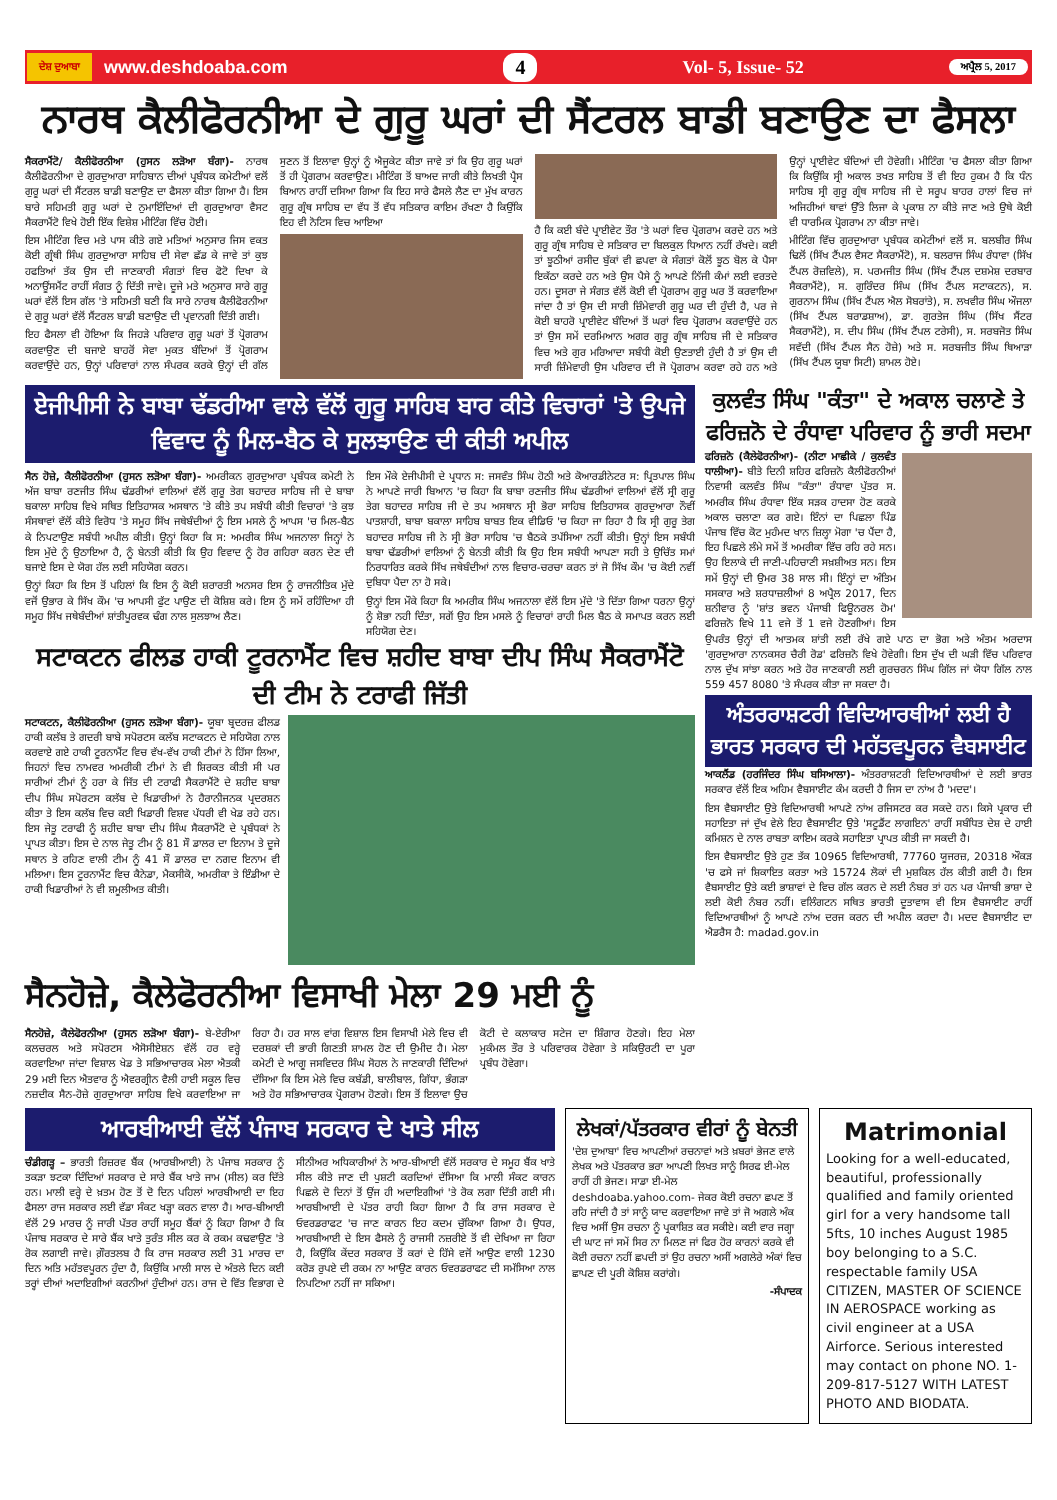ਦੇਸ਼ ਦੁਆਬਾ
www.deshdoaba.com 4 Vol- 5, Issue- 52
ਅਪ੍ਰੈਲ 5, 2017
ਨਾਰਥ ਕੈਲੀਫੋਰਨੀਆ ਦੇ ਗੁਰੂ ਘਰਾਂ ਦੀ ਸੈਂਟਰਲ ਬਾਡੀ ਬਣਾਉਣ ਦਾ ਫੈਸਲਾ
ਸੈਕਰਾਮੈਂਟੋ/ ਕੈਲੀਫੋਰਨੀਆ (ਹੁਸਨ ਲੜੋਆ ਬੰਗਾ)- ਨਾਰਥ ਕੈਲੀਫੋਰਨੀਆ ਦੇ ਗੁਰਦੁਆਰਾ ਸਾਹਿਬਾਨ ਦੀਆਂ ਪ੍ਰਬੰਧਕ ਕਮੇਟੀਆਂ ਵਲੋਂ ਗੁਰੂ ਘਰਾਂ ਦੀ ਸੈਂਟਰਲ ਬਾਡੀ ਬਣਾਉਣ ਦਾ ਫੈਸਲਾ ਕੀਤਾ ਗਿਆ ਹੈ। ਇਸ ਬਾਰੇ ਸਹਿਮਤੀ ਗੁਰੂ ਘਰਾਂ ਦੇ ਨੁਮਾਇੰਦਿਆਂ ਦੀ ਗੁਰਦੁਆਰਾ ਵੈਸਟ ਸੈਕਰਾਮੈਂਟੋ ਵਿਖੇ ਹੋਈ ਇੱਕ ਵਿਸ਼ੇਸ਼ ਮੀਟਿੰਗ ਵਿੱਚ ਹੋਈ।
ਇਸ ਮੀਟਿੰਗ ਵਿਚ ਮਤੇ ਪਾਸ ਕੀਤੇ ਗਏ ਮਤਿਆਂ ਅਨੁਸਾਰ ਜਿਸ ਵਕਤ ਕੋਈ ਗ੍ਰੰਥੀ ਸਿੰਘ ਗੁਰਦੁਆਰਾ ਸਾਹਿਬ ਦੀ ਸੇਵਾ ਛੱਡ ਕੇ ਜਾਵੇ ਤਾਂ ਕੁਝ ਹਫਤਿਆਂ ਤੱਕ ਉਸ ਦੀ ਜਾਣਕਾਰੀ ਸੰਗਤਾਂ ਵਿਚ ਫੋਟੋ ਦਿਖਾ ਕੇ ਅਨਾਊਂਸਮੈਂਟ ਰਾਹੀਂ ਸੰਗਤ ਨੂੰ ਦਿੱਤੀ ਜਾਵੇ। ਦੂਜੇ ਮਤੇ ਅਨੁਸਾਰ ਸਾਰੇ ਗੁਰੂ ਘਰਾਂ ਵੱਲੋਂ ਇਸ ਗੱਲ 'ਤੇ ਸਹਿਮਤੀ ਬਣੀ ਕਿ ਸਾਰੇ ਨਾਰਥ ਕੈਲੀਫੋਰਨੀਆ ਦੇ ਗੁਰੂ ਘਰਾਂ ਵੱਲੋਂ ਸੈਂਟਰਲ ਬਾਡੀ ਬਣਾਉਣ ਦੀ ਪ੍ਰਵਾਨਗੀ ਦਿੱਤੀ ਗਈ।
ਇਹ ਫੈਸਲਾ ਵੀ ਹੋਇਆ ਕਿ ਜਿਹੜੇ ਪਰਿਵਾਰ ਗੁਰੂ ਘਰਾਂ ਤੋਂ ਪ੍ਰੋਗਰਾਮ ਕਰਵਾਉਣ ਦੀ ਬਜਾਏ ਬਾਹਰੋਂ ਸੇਵਾ ਮੁਕਤ ਬੰਦਿਆਂ ਤੋਂ ਪ੍ਰੋਗਰਾਮ ਕਰਵਾਉਂਦੇ ਹਨ, ਉਨ੍ਹਾਂ ਪਰਿਵਾਰਾਂ ਨਾਲ ਸੰਪਰਕ ਕਰਕੇ ਉਨ੍ਹਾਂ ਦੀ ਗੱਲ ਸੁਣਨ ਤੋਂ ਇਲਾਵਾ ਉਨ੍ਹਾਂ ਨੂੰ ਐਜੂਕੇਟ ਕੀਤਾ ਜਾਵੇ ਤਾਂ ਕਿ ਉਹ ਗੁਰੂ ਘਰਾਂ ਤੋਂ ਹੀ ਪ੍ਰੋਗਰਾਮ ਕਰਵਾਉਣ। ਮੀਟਿੰਗ ਤੋਂ ਬਾਅਦ ਜਾਰੀ ਕੀਤੇ ਲਿਖਤੀ ਪ੍ਰੈਸ ਬਿਆਨ ਰਾਹੀਂ ਦਸਿਆ ਗਿਆ ਕਿ ਇਹ ਸਾਰੇ ਫੈਸਲੇ ਲੈਣ ਦਾ ਮੁੱਖ ਕਾਰਨ ਗੁਰੂ ਗ੍ਰੰਥ ਸਾਹਿਬ ਦਾ ਵੱਧ ਤੋਂ ਵੱਧ ਸਤਿਕਾਰ ਕਾਇਮ ਰੱਖਣਾ ਹੈ ਕਿਉਂਕਿ ਇਹ ਵੀ ਨੋਟਿਸ ਵਿਚ ਆਇਆ
ਹੈ ਕਿ ਕਈ ਬੰਦੇ ਪ੍ਰਾਈਵੇਟ ਤੌਰ 'ਤੇ ਘਰਾਂ ਵਿਚ ਪ੍ਰੋਗਰਾਮ ਕਰਦੇ ਹਨ ਅਤੇ ਗੁਰੂ ਗ੍ਰੰਥ ਸਾਹਿਬ ਦੇ ਸਤਿਕਾਰ ਦਾ ਬਿਲਕੁਲ ਧਿਆਨ ਨਹੀਂ ਰੱਖਦੇ। ਕਈ ਤਾਂ ਝੂਠੀਆਂ ਰਸੀਦ ਬੁੱਕਾਂ ਵੀ ਛਪਵਾ ਕੇ ਸੰਗਤਾਂ ਕੋਲੋਂ ਝੂਠ ਬੋਲ ਕੇ ਪੈਸਾ ਇਕੱਠਾ ਕਰਦੇ ਹਨ ਅਤੇ ਉਸ ਪੈਸੇ ਨੂੰ ਆਪਣੇ ਨਿੱਜੀ ਕੰਮਾਂ ਲਈ ਵਰਤਦੇ ਹਨ। ਦੂਸਰਾ ਜੇ ਸੰਗਤ ਵੱਲੋਂ ਕੋਈ ਵੀ ਪ੍ਰੋਗਰਾਮ ਗੁਰੂ ਘਰ ਤੋਂ ਕਰਵਾਇਆ ਜਾਂਦਾ ਹੈ ਤਾਂ ਉਸ ਦੀ ਸਾਰੀ ਜ਼ਿੰਮੇਵਾਰੀ ਗੁਰੂ ਘਰ ਦੀ ਹੁੰਦੀ ਹੈ, ਪਰ ਜੇ ਕੋਈ ਬਾਹਰੋ ਪ੍ਰਾਈਵੇਟ ਬੰਦਿਆਂ ਤੋਂ ਘਰਾਂ ਵਿਚ ਪ੍ਰੋਗਰਾਮ ਕਰਵਾਉਂਦੇ ਹਨ ਤਾਂ ਉਸ ਸਮੇਂ ਦਰਮਿਆਨ ਅਗਰ ਗੁਰੂ ਗ੍ਰੰਥ ਸਾਹਿਬ ਜੀ ਦੇ ਸਤਿਕਾਰ ਵਿਚ ਅਤੇ ਗੁਰ ਮਰਿਆਦਾ ਸਬੰਧੀ ਕੋਈ ਉਣਤਾਈ ਹੁੰਦੀ ਹੈ ਤਾਂ ਉਸ ਦੀ ਸਾਰੀ ਜ਼ਿੰਮੇਵਾਰੀ ਉਸ ਪਰਿਵਾਰ ਦੀ ਜੋ ਪ੍ਰੋਗਰਾਮ ਕਰਵਾ ਰਹੇ ਹਨ ਅਤੇ ਉਨ੍ਹਾਂ ਪ੍ਰਾਈਵੇਟ ਬੰਦਿਆਂ ਦੀ ਹੋਵੇਗੀ। ਮੀਟਿੰਗ 'ਚ ਫੈਸਲਾ ਕੀਤਾ ਗਿਆ ਕਿ ਕਿਉਂਕਿ ਸ੍ਰੀ ਅਕਾਲ ਤਖਤ ਸਾਹਿਬ ਤੋਂ ਵੀ ਇਹ ਹੁਕਮ ਹੈ ਕਿ ਧੰਨ ਸਾਹਿਬ ਸ੍ਰੀ ਗੁਰੂ ਗ੍ਰੰਥ ਸਾਹਿਬ ਜੀ ਦੇ ਸਰੂਪ ਬਾਹਰ ਹਾਲਾਂ ਵਿਚ ਜਾਂ ਅਜਿਹੀਆਂ ਥਾਵਾਂ ਉੱਤੇ ਲਿਜਾ ਕੇ ਪ੍ਰਕਾਸ਼ ਨਾ ਕੀਤੇ ਜਾਣ ਅਤੇ ਉਥੇ ਕੋਈ ਵੀ ਧਾਰਮਿਕ ਪ੍ਰੋਗਰਾਮ ਨਾ ਕੀਤਾ ਜਾਵੇ।
ਮੀਟਿੰਗ ਵਿੱਚ ਗੁਰਦੁਆਰਾ ਪ੍ਰਬੰਧਕ ਕਮੇਟੀਆਂ ਵਲੋਂ ਸ. ਬਲਬੀਰ ਸਿੰਘ ਢਿਲੋਂ (ਸਿੱਖ ਟੈਂਪਲ ਵੈਸਟ ਸੈਕਰਾਮੈਂਟੋ), ਸ. ਬਲਰਾਜ ਸਿੰਘ ਰੰਧਾਵਾ (ਸਿੱਖ ਟੈਂਪਲ ਰੋਜ਼ਵਿਲੇ), ਸ. ਪਰਮਜੀਤ ਸਿੰਘ (ਸਿੱਖ ਟੈਂਪਲ ਦਸ਼ਮੇਸ਼ ਦਰਬਾਰ ਸੈਕਰਾਮੈਂਟੋ), ਸ. ਗੁਰਿੰਦਰ ਸਿੰਘ (ਸਿੱਖ ਟੈਂਪਲ ਸਟਾਕਟਨ), ਸ. ਗੁਰਨਾਮ ਸਿੰਘ (ਸਿੱਖ ਟੈਂਪਲ ਐਲ ਸੋਬਰਾਂਤੇ), ਸ. ਲਖਵੀਰ ਸਿੰਘ ਔਜਲਾ (ਸਿੱਖ ਟੈਂਪਲ ਬਰਾਡਸ਼ਾਅ), ਡਾ. ਗੁਰਤੇਜ ਸਿੰਘ (ਸਿੱਖ ਸੈਂਟਰ ਸੈਕਰਾਮੈਂਟੋ), ਸ. ਦੀਪ ਸਿੰਘ (ਸਿੱਖ ਟੈਂਪਲ ਟਰੇਸੀ), ਸ. ਸਰਬਜੋਤ ਸਿੰਘ ਸਵੱਦੀ (ਸਿੱਖ ਟੈਂਪਲ ਸੈਨ ਹੋਜ਼ੇ) ਅਤੇ ਸ. ਸਰਬਜੀਤ ਸਿੰਘ ਥਿਆੜਾ (ਸਿੱਖ ਟੈਂਪਲ ਯੂਬਾ ਸਿਟੀ) ਸ਼ਾਮਲ ਹੋਏ।
ਏਜੀਪੀਸੀ ਨੇ ਬਾਬਾ ਢੱਡਰੀਆ ਵਾਲੇ ਵੱਲੋਂ ਗੁਰੂ ਸਾਹਿਬ ਬਾਰ ਕੀਤੇ ਵਿਚਾਰਾਂ 'ਤੇ ਉਪਜੇ ਵਿਵਾਦ ਨੂੰ ਮਿਲ-ਬੈਠ ਕੇ ਸੁਲਝਾਉਣ ਦੀ ਕੀਤੀ ਅਪੀਲ
ਸੈਨ ਹੋਜ਼ੇ, ਕੈਲੀਫੋਰਨੀਆ (ਹੁਸਨ ਲੜੋਆ ਬੰਗਾ)- ਅਮਰੀਕਨ ਗੁਰਦੁਆਰਾ ਪ੍ਰਬੰਧਕ ਕਮੇਟੀ ਨੇ ਅੱਜ ਬਾਬਾ ਰਣਜੀਤ ਸਿੰਘ ਢੱਡਰੀਆਂ ਵਾਲਿਆਂ ਵੱਲੋਂ ਗੁਰੂ ਤੇਗ ਬਹਾਦਰ ਸਾਹਿਬ ਜੀ ਦੇ ਬਾਬਾ ਬਕਾਲਾ ਸਾਹਿਬ ਵਿਖੇ ਸਥਿਤ ਇਤਿਹਾਸਕ ਅਸਥਾਨ 'ਤੇ ਕੀਤੇ ਤਪ ਸਬੰਧੀ ਕੀਤੀ ਵਿਚਾਰਾਂ 'ਤੇ ਕੁਝ ਸੰਸਥਾਵਾਂ ਵੱਲੋਂ ਕੀਤੇ ਵਿਰੋਧ 'ਤੇ ਸਮੂਹ ਸਿੱਖ ਜਥੇਬੰਦੀਆਂ ਨੂੰ ਇਸ ਮਸਲੇ ਨੂੰ ਆਪਸ 'ਚ ਮਿਲ-ਬੈਠ ਕੇ ਨਿਪਟਾਉਣ ਸਬੰਧੀ ਅਪੀਲ ਕੀਤੀ। ਉਨ੍ਹਾਂ ਕਿਹਾ ਕਿ ਸ: ਅਮਰੀਕ ਸਿੰਘ ਅਜਨਾਲਾ ਜਿਨ੍ਹਾਂ ਨੇ ਇਸ ਮੁੱਦੇ ਨੂੰ ਉਠਾਇਆ ਹੈ, ਨੂੰ ਬੇਨਤੀ ਕੀਤੀ ਕਿ ਉਹ ਵਿਵਾਦ ਨੂੰ ਹੋਰ ਗਹਿਰਾ ਕਰਨ ਦੇਣ ਦੀ ਬਜਾਏ ਇਸ ਦੇ ਯੋਗ ਹੱਲ ਲਈ ਸਹਿਯੋਗ ਕਰਨ।
ਉਨ੍ਹਾਂ ਕਿਹਾ ਕਿ ਇਸ ਤੋਂ ਪਹਿਲਾਂ ਕਿ ਇਸ ਨੂੰ ਕੋਈ ਸ਼ਰਾਰਤੀ ਅਨਸਰ ਇਸ ਨੂੰ ਰਾਜਨੀਤਿਕ ਮੁੱਦੇ ਵਜੋਂ ਉਭਾਰ ਕੇ ਸਿੱਖ ਕੌਮ 'ਚ ਆਪਸੀ ਫੁੱਟ ਪਾਉਣ ਦੀ ਕੋਸ਼ਿਸ਼ ਕਰੇ। ਇਸ ਨੂੰ ਸਮੇਂ ਰਹਿੰਦਿਆ ਹੀ ਸਮੂਹ ਸਿੱਖ ਜਥੇਬੰਦੀਆਂ ਸ਼ਾਂਤੀਪੂਰਵਕ ਢੰਗ ਨਾਲ ਸੁਲਝਾਅ ਲੈਣ।
ਇਸ ਮੌਕੇ ਏਜੀਪੀਸੀ ਦੇ ਪ੍ਰਧਾਨ ਸ: ਜਸਵੰਤ ਸਿੰਘ ਹੋਠੀ ਅਤੇ ਕੋਆਰਡੀਨੇਟਰ ਸ: ਪ੍ਰਿਤਪਾਲ ਸਿੰਘ ਨੇ ਆਪਣੇ ਜਾਰੀ ਬਿਆਨ 'ਚ ਕਿਹਾ ਕਿ ਬਾਬਾ ਰਣਜੀਤ ਸਿੰਘ ਢੱਡਰੀਆਂ ਵਾਲਿਆਂ ਵੱਲੋਂ ਸ੍ਰੀ ਗੁਰੂ ਤੇਗ ਬਹਾਦਰ ਸਾਹਿਬ ਜੀ ਦੇ ਤਪ ਅਸਥਾਨ ਸ੍ਰੀ ਭੋਰਾ ਸਾਹਿਬ ਇਤਿਹਾਸਕ ਗੁਰਦੁਆਰਾ ਨੌਵੀਂ ਪਾਤਸ਼ਾਹੀ, ਬਾਬਾ ਬਕਾਲਾ ਸਾਹਿਬ ਬਾਬਤ ਇਕ ਵੀਡਿਓ 'ਚ ਕਿਹਾ ਜਾ ਰਿਹਾ ਹੈ ਕਿ ਸ੍ਰੀ ਗੁਰੂ ਤੇਗ ਬਹਾਦਰ ਸਾਹਿਬ ਜੀ ਨੇ ਸ੍ਰੀ ਭੋਰਾ ਸਾਹਿਬ 'ਚ ਬੈਠਕੇ ਤਪੱਸਿਆ ਨਹੀਂ ਕੀਤੀ। ਉਨ੍ਹਾਂ ਇਸ ਸਬੰਧੀ ਬਾਬਾ ਢੱਡਰੀਆਂ ਵਾਲਿਆਂ ਨੂੰ ਬੇਨਤੀ ਕੀਤੀ ਕਿ ਉਹ ਇਸ ਸਬੰਧੀ ਆਪਣਾ ਸਹੀ ਤੇ ਉਚਿੱਤ ਸਮਾਂ ਨਿਰਧਾਰਿਤ ਕਰਕੇ ਸਿੱਖ ਜਥੇਬੰਦੀਆਂ ਨਾਲ ਵਿਚਾਰ-ਚਰਚਾ ਕਰਨ ਤਾਂ ਜੋ ਸਿੱਖ ਕੌਮ 'ਚ ਕੋਈ ਨਵੀਂ ਦੁਬਿਧਾ ਪੈਦਾ ਨਾ ਹੋ ਸਕੇ।
ਉਨ੍ਹਾਂ ਇਸ ਮੌਕੇ ਕਿਹਾ ਕਿ ਅਮਰੀਕ ਸਿੰਘ ਅਜਨਾਲਾ ਵੱਲੋਂ ਇਸ ਮੁੱਦੇ 'ਤੇ ਦਿੱਤਾ ਗਿਆ ਧਰਨਾ ਉਨ੍ਹਾਂ ਨੂੰ ਸ਼ੋਭਾ ਨਹੀ ਦਿੰਤਾ, ਸਗੋਂ ਉਹ ਇਸ ਮਸਲੇ ਨੂੰ ਵਿਚਾਰਾਂ ਰਾਹੀ ਮਿਲ ਬੈਠ ਕੇ ਸਮਾਪਤ ਕਰਨ ਲਈ ਸਹਿਯੋਗ ਦੇਣ।
ਸਟਾਕਟਨ ਫੀਲਡ ਹਾਕੀ ਟੂਰਨਾਮੈਂਟ ਵਿਚ ਸ਼ਹੀਦ ਬਾਬਾ ਦੀਪ ਸਿੰਘ ਸੈਕਰਾਮੈਂਟੋ ਦੀ ਟੀਮ ਨੇ ਟਰਾਫੀ ਜਿੱਤੀ
ਸਟਾਕਟਨ, ਕੈਲੀਫੋਰਨੀਆ (ਹੁਸਨ ਲੜੋਆ ਬੰਗਾ)- ਯੂਬਾ ਬ੍ਰਦਰਜ਼ ਫੀਲਡ ਹਾਕੀ ਕਲੱਬ ਤੇ ਗਦਰੀ ਬਾਬੇ ਸਪੋਰਟਸ ਕਲੱਬ ਸਟਾਕਟਨ ਦੇ ਸਹਿਯੋਗ ਨਾਲ ਕਰਵਾਏ ਗਏ ਹਾਕੀ ਟੂਰਨਾਮੈਂਟ ਵਿਚ ਵੱਖ-ਵੱਖ ਹਾਕੀ ਟੀਮਾਂ ਨੇ ਹਿੱਸਾ ਲਿਆ, ਜਿਹਨਾਂ ਵਿਚ ਨਾਮਵਰ ਅਮਰੀਕੀ ਟੀਮਾਂ ਨੇ ਵੀ ਸ਼ਿਰਕਤ ਕੀਤੀ ਸੀ ਪਰ ਸਾਰੀਆਂ ਟੀਮਾਂ ਨੂੰ ਹਰਾ ਕੇ ਜਿੱਤ ਦੀ ਟਰਾਫੀ ਸੈਕਰਾਮੈਂਟੋ ਦੇ ਸ਼ਹੀਦ ਬਾਬਾ ਦੀਪ ਸਿੰਘ ਸਪੋਰਟਸ ਕਲੱਬ ਦੇ ਖਿਡਾਰੀਆਂ ਨੇ ਹੈਰਾਨੀਜਨਕ ਪ੍ਰਦਰਸ਼ਨ ਕੀਤਾ ਤੇ ਇਸ ਕਲੱਬ ਵਿਚ ਕਈ ਖਿਡਾਰੀ ਵਿਸ਼ਵ ਪੱਧਰੀ ਵੀ ਖੇਡ ਰਹੇ ਹਨ। ਇਸ ਜੇਤੂ ਟਰਾਫੀ ਨੂੰ ਸ਼ਹੀਦ ਬਾਬਾ ਦੀਪ ਸਿੰਘ ਸੈਕਰਾਮੈਂਟੋ ਦੇ ਪ੍ਰਬੰਧਕਾਂ ਨੇ ਪ੍ਰਾਪਤ ਕੀਤਾ। ਇਸ ਦੇ ਨਾਲ ਜੇਤੂ ਟੀਮ ਨੂੰ 81 ਸੌ ਡਾਲਰ ਦਾ ਇਨਾਮ ਤੇ ਦੂਜੇ ਸਥਾਨ ਤੇ ਰਹਿਣ ਵਾਲੀ ਟੀਮ ਨੂੰ 41 ਸੌ ਡਾਲਰ ਦਾ ਨਗਦ ਇਨਾਮ ਵੀ ਮਲਿਆ। ਇਸ ਟੂਰਨਾਮੈਂਟ ਵਿਚ ਕੈਨੇਡਾ, ਮੈਕਸੀਕੋ, ਅਮਰੀਕਾ ਤੇ ਇੰਡੀਆ ਦੇ ਹਾਕੀ ਖਿਡਾਰੀਆਂ ਨੇ ਵੀ ਸ਼ਮੂਲੀਅਤ ਕੀਤੀ।
ਕੁਲਵੰਤ ਸਿੰਘ "ਕੰਤਾ" ਦੇ ਅਕਾਲ ਚਲਾਣੇ ਤੇ ਫਰਿਜ਼ਨੋ ਦੇ ਰੰਧਾਵਾ ਪਰਿਵਾਰ ਨੂੰ ਭਾਰੀ ਸਦਮਾ
ਫਰਿਜ਼ਨੋ (ਕੈਲੇਫੋਰਨੀਆ)- (ਨੀਟਾ ਮਾਛੀਕੇ / ਕੁਲਵੰਤ ਧਾਲੀਆ)- ਬੀਤੇ ਦਿਨੀ ਸ਼ਹਿਰ ਫਰਿਜ਼ਨੋ ਕੈਲੀਫੋਰਨੀਆਂ ਨਿਵਾਸੀ ਕਲਵੰਤ ਸਿੰਘ "ਕੰਤਾ" ਰੰਧਾਵਾ ਪੁੱਤਰ ਸ. ਅਮਰੀਕ ਸਿੰਘ ਰੰਧਾਵਾ ਇੱਕ ਸੜਕ ਹਾਦਸਾ ਹੋਣ ਕਰਕੇ ਅਕਾਲ ਚਲਾਣਾ ਕਰ ਗਏ। ਇੰਨਾਂ ਦਾ ਪਿਛਲਾ ਪਿੰਡ ਪੰਜਾਬ ਵਿੱਚ ਕੋਟ ਮੁਹੰਮਦ ਖਾਨ ਜ਼ਿਲ੍ਹਾ ਮੋਗਾ 'ਚ ਪੈਂਦਾ ਹੈ, ਇਹ ਪਿਛਲੇ ਲੰਮੇ ਸਮੇਂ ਤੋਂ ਅਮਰੀਕਾ ਵਿੱਚ ਰਹਿ ਰਹੇ ਸਨ। ਉਹ ਇਲਾਕੇ ਦੀ ਜਾਣੀ-ਪਹਿਚਾਣੀ ਸਖ਼ਸ਼ੀਅਤ ਸਨ। ਇਸ ਸਮੇਂ ਉਨ੍ਹਾਂ ਦੀ ਉਮਰ 38 ਸਾਲ ਸੀ। ਇੰਨ੍ਹਾਂ ਦਾ ਅੰਤਿਮ ਸਸਕਾਰ ਅਤੇ ਸ਼ਰਧਾਜ਼ਲੀਆਂ 8 ਅਪ੍ਰੈਲ 2017, ਦਿਨ ਸ਼ਨੀਵਾਰ ਨੂੰ 'ਸ਼ਾਂਤ ਭਵਨ ਪੰਜਾਬੀ ਫਿਊਨਰਲ ਹੋਮ' ਫਰਿਜ਼ਨੋ ਵਿਖੇ 11 ਵਜੇ ਤੋਂ 1 ਵਜੇ ਹੋਣਗੀਆਂ। ਇਸ ਉਪਰੰਤ ਉਨ੍ਹਾਂ ਦੀ ਆਤਮਕ ਸ਼ਾਂਤੀ ਲਈ ਰੱਖੇ ਗਏ ਪਾਠ ਦਾ ਭੋਗ ਅਤੇ ਅੰਤਮ ਅਰਦਾਸ 'ਗੁਰਦੁਆਰਾ ਨਾਨਕਸਰ ਚੈਰੀ ਰੋਡ' ਫਰਿਜ਼ਨੋ ਵਿਖੇ ਹੋਵੇਗੀ। ਇਸ ਦੁੱਖ ਦੀ ਘੜੀ ਵਿੱਚ ਪਰਿਵਾਰ ਨਾਲ ਦੁੱਖ ਸਾਂਝਾ ਕਰਨ ਅਤੇ ਹੋਰ ਜਾਣਕਾਰੀ ਲਈ ਗੁਰਚਰਨ ਸਿੰਘ ਗਿੱਲ ਜਾਂ ਯੋਧਾ ਗਿੱਲ ਨਾਲ 559 457 8080 'ਤੇ ਸੰਪਰਕ ਕੀਤਾ ਜਾ ਸਕਦਾ ਹੈ।
ਅੰਤਰਰਾਸ਼ਟਰੀ ਵਿਦਿਆਰਥੀਆਂ ਲਈ ਹੈ ਭਾਰਤ ਸਰਕਾਰ ਦੀ ਮਹੱਤਵਪੂਰਨ ਵੈਬਸਾਈਟ
ਆਕਲੈਂਡ (ਹਰਜਿੰਦਰ ਸਿੰਘ ਬਸਿਆਲਾ)- ਅੰਤਰਰਾਸ਼ਟਰੀ ਵਿਦਿਆਰਥੀਆਂ ਦੇ ਲਈ ਭਾਰਤ ਸਰਕਾਰ ਵੱਲੋਂ ਇਕ ਅਹਿਮ ਵੈਬਸਾਈਟ ਕੰਮ ਕਰਦੀ ਹੈ ਜਿਸ ਦਾ ਨਾਂਅ ਹੈ 'ਮਦਦ'।
ਇਸ ਵੈਬਸਾਈਟ ਉਤੇ ਵਿਦਿਆਰਥੀ ਆਪਣੇ ਨਾਂਅ ਰਜਿਸਟਰ ਕਰ ਸਕਦੇ ਹਨ। ਕਿਸੇ ਪ੍ਰਕਾਰ ਦੀ ਸਹਾਇਤਾ ਜਾਂ ਦੁੱਖ ਵੇਲੇ ਇਹ ਵੈਬਸਾਈਟ ਉਤੇ 'ਸਟੂਡੈਂਟ ਲਾਗਇਨ' ਰਾਹੀਂ ਸਬੰਧਿਤ ਦੇਸ਼ ਦੇ ਹਾਈ ਕਮਿਸ਼ਨ ਦੇ ਨਾਲ ਰਾਬਤਾ ਕਾਇਮ ਕਰਕੇ ਸਹਾਇਤਾ ਪ੍ਰਾਪਤ ਕੀਤੀ ਜਾ ਸਕਦੀ ਹੈ।
ਇਸ ਵੈਬਸਾਈਟ ਉਤੇ ਹੁਣ ਤੱਕ 10965 ਵਿਦਿਆਰਥੀ, 77760 ਯੂਜਰਜ਼, 20318 ਔਕੜ 'ਚ ਫਸੇ ਜਾਂ ਸ਼ਿਕਾਇਤ ਕਰਤਾ ਅਤੇ 15724 ਲੋਕਾਂ ਦੀ ਮੁਸ਼ਕਿਲ ਹੱਲ ਕੀਤੀ ਗਈ ਹੈ। ਇਸ ਵੈਬਸਾਈਟ ਉਤੇ ਕਈ ਭਾਸ਼ਾਵਾਂ ਦੇ ਵਿਚ ਗੱਲ ਕਰਨ ਦੇ ਲਈ ਨੰਬਰ ਤਾਂ ਹਨ ਪਰ ਪੰਜਾਬੀ ਭਾਸ਼ਾ ਦੇ ਲਈ ਕੋਈ ਨੰਬਰ ਨਹੀਂ। ਵਲਿੰਗਟਨ ਸਥਿਤ ਭਾਰਤੀ ਦੂਤਾਵਾਸ ਵੀ ਇਸ ਵੈਬਸਾਈਟ ਰਾਹੀਂ ਵਿਦਿਆਰਥੀਆਂ ਨੂੰ ਆਪਣੇ ਨਾਂਅ ਦਰਜ ਕਰਨ ਦੀ ਅਪੀਲ ਕਰਦਾ ਹੈ। ਮਦਦ ਵੈਬਸਾਈਟ ਦਾ ਐਡਰੈਸ ਹੈ: madad.gov.in
ਸੈਨਹੋਜ਼ੇ, ਕੈਲੇਫੋਰਨੀਆ ਵਿਸਾਖੀ ਮੇਲਾ 29 ਮਈ ਨੂੰ
ਸੈਨਹੋਜ਼ੇ, ਕੈਲੇਫੋਰਨੀਆ (ਹੁਸਨ ਲੜੋਆ ਬੰਗਾ)- ਬੇ-ਏਰੀਆ ਕਲਚਰਲ ਅਤੇ ਸਪੋਰਟਸ ਐਸੋਸੀਏਸ਼ਨ ਵੱਲੋਂ ਹਰ ਵਰ੍ਹੇ ਕਰਵਾਇਆ ਜਾਂਦਾ ਵਿਸ਼ਾਲ ਖੇਡ ਤੇ ਸਭਿਆਚਾਰਕ ਮੇਲਾ ਐਤਕੀ 29 ਮਈ ਦਿਨ ਐਤਵਾਰ ਨੂੰ ਐਵਰਗ੍ਰੀਨ ਵੈਲੀ ਹਾਈ ਸਕੂਲ ਵਿਚ ਨਜ਼ਦੀਕ ਸੈਨ-ਹੋਜ਼ੇ ਗੁਰਦੁਆਰਾ ਸਾਹਿਬ ਵਿਖੇ ਕਰਵਾਇਆ ਜਾ ਰਿਹਾ ਹੈ। ਹਰ ਸਾਲ ਵਾਂਗ ਵਿਸ਼ਾਲ ਇਸ ਵਿਸਾਖੀ ਮੇਲੇ ਵਿਚ ਵੀ ਦਰਸ਼ਕਾਂ ਦੀ ਭਾਰੀ ਗਿਣਤੀ ਸ਼ਾਮਲ ਹੋਣ ਦੀ ਉਮੀਦ ਹੈ। ਮੇਲਾ ਕਮੇਟੀ ਦੇ ਆਗੂ ਜਸਵਿਦਰ ਸਿੰਘ ਸੋਹਲ ਨੇ ਜਾਣਕਾਰੀ ਦਿੰਦਿਆਂ ਦੱਸਿਆ ਕਿ ਇਸ ਮੇਲੇ ਵਿਚ ਕਬੱਡੀ, ਬਾਲੀਬਾਲ, ਗਿੱਧਾ, ਭੰਗੜਾ ਅਤੇ ਹੋਰ ਸਭਿਆਚਾਰਕ ਪ੍ਰੋਗਰਾਮ ਹੋਣਗੇ। ਇਸ ਤੋਂ ਇਲਾਵਾ ਉਚ ਕੋਟੀ ਦੇ ਕਲਾਕਾਰ ਸਟੇਜ ਦਾ ਸ਼ਿੰਗਾਰ ਹੋਣਗੇ। ਇਹ ਮੇਲਾ ਮੁਕੰਮਲ ਤੌਰ ਤੇ ਪਰਿਵਾਰਕ ਹੋਵੇਗਾ ਤੇ ਸਕਿਉਰਟੀ ਦਾ ਪੂਰਾ ਪ੍ਰਬੰਧ ਹੋਵੇਗਾ।
ਆਰਬੀਆਈ ਵੱਲੋਂ ਪੰਜਾਬ ਸਰਕਾਰ ਦੇ ਖਾਤੇ ਸੀਲ
ਚੰਡੀਗੜ੍ਹ – ਭਾਰਤੀ ਰਿਜ਼ਰਵ ਬੈਂਕ (ਆਰਬੀਆਈ) ਨੇ ਪੰਜਾਬ ਸਰਕਾਰ ਨੂੰ ਤਕੜਾ ਝਟਕਾ ਦਿੰਦਿਆਂ ਸਰਕਾਰ ਦੇ ਸਾਰੇ ਬੈਂਕ ਖਾਤੇ ਜਾਮ (ਸੀਲ) ਕਰ ਦਿੱਤੇ ਹਨ। ਮਾਲੀ ਵਰ੍ਹੇ ਦੇ ਖ਼ਤਮ ਹੋਣ ਤੋਂ ਦੋ ਦਿਨ ਪਹਿਲਾਂ ਆਰਬੀਆਈ ਦਾ ਇਹ ਫੈਸਲਾ ਰਾਜ ਸਰਕਾਰ ਲਈ ਵੱਡਾ ਸੰਕਟ ਖੜ੍ਹਾ ਕਰਨ ਵਾਲਾ ਹੈ। ਆਰ-ਬੀਆਈ ਵੱਲੋਂ 29 ਮਾਰਚ ਨੂੰ ਜਾਰੀ ਪੱਤਰ ਰਾਹੀਂ ਸਮੂਹ ਬੈਂਕਾਂ ਨੂੰ ਕਿਹਾ ਗਿਆ ਹੈ ਕਿ ਪੰਜਾਬ ਸਰਕਾਰ ਦੇ ਸਾਰੇ ਬੈਂਕ ਖਾਤੇ ਤੁਰੰਤ ਸੀਲ ਕਰ ਕੇ ਰਕਮ ਕਢਵਾਉਣ 'ਤੇ ਰੋਕ ਲਗਾਈ ਜਾਵੇ। ਗ਼ੌਰਤਲਬ ਹੈ ਕਿ ਰਾਜ ਸਰਕਾਰ ਲਈ 31 ਮਾਰਚ ਦਾ ਦਿਨ ਅਤਿ ਮਹੱਤਵਪੂਰਨ ਹੁੰਦਾ ਹੈ, ਕਿਉਂਕਿ ਮਾਲੀ ਸਾਲ ਦੇ ਅੰਤਲੇ ਦਿਨ ਕਈ ਤਰ੍ਹਾਂ ਦੀਆਂ ਅਦਾਇਗੀਆਂ ਕਰਨੀਆਂ ਹੁੰਦੀਆਂ ਹਨ। ਰਾਜ ਦੇ ਵਿੱਤ ਵਿਭਾਗ ਦੇ ਸੀਨੀਅਰ ਅਧਿਕਾਰੀਆਂ ਨੇ ਆਰ-ਬੀਆਈ ਵੱਲੋਂ ਸਰਕਾਰ ਦੇ ਸਮੂਹ ਬੈਂਕ ਖਾਤੇ ਸੀਲ ਕੀਤੇ ਜਾਣ ਦੀ ਪੁਸ਼ਟੀ ਕਰਦਿਆਂ ਦੱਸਿਆ ਕਿ ਮਾਲੀ ਸੰਕਟ ਕਾਰਨ ਪਿਛਲੇ ਦੋ ਦਿਨਾਂ ਤੋਂ ਉਂਜ ਹੀ ਅਦਾਇਗੀਆਂ 'ਤੇ ਰੋਕ ਲਗਾ ਦਿੱਤੀ ਗਈ ਸੀ।ਆਰਬੀਆਈ ਦੇ ਪੱਤਰ ਰਾਹੀ ਕਿਹਾ ਗਿਆ ਹੈ ਕਿ ਰਾਜ ਸਰਕਾਰ ਦੇ ਓਵਰਡਰਾਫਟ 'ਚ ਜਾਣ ਕਾਰਨ ਇਹ ਕਦਮ ਚੁੱਕਿਆ ਗਿਆ ਹੈ। ਉਧਰ, ਆਰਬੀਆਈ ਦੇ ਇਸ ਫੈਸਲੇ ਨੂੰ ਰਾਜਸੀ ਨਜ਼ਰੀਏ ਤੋਂ ਵੀ ਦੇਖਿਆ ਜਾ ਰਿਹਾ ਹੈ, ਕਿਉਂਕਿ ਕੇਂਦਰ ਸਰਕਾਰ ਤੋਂ ਕਰਾਂ ਦੇ ਹਿੱਸੇ ਵਜੋਂ ਆਉਣ ਵਾਲੀ 1230 ਕਰੋੜ ਰੁਪਏ ਦੀ ਰਕਮ ਨਾ ਆਉਣ ਕਾਰਨ ਓਵਰਡਰਾਫਟ ਦੀ ਸਮੱਸਿਆ ਨਾਲ ਨਿਪਟਿਆ ਨਹੀਂ ਜਾ ਸਕਿਆ।
ਲੇਖਕਾਂ/ਪੱਤਰਕਾਰ ਵੀਰਾਂ ਨੂੰ ਬੇਨਤੀ
'ਦੇਸ਼ ਦੁਆਬਾ' ਵਿਚ ਆਪਣੀਆਂ ਰਚਨਾਵਾਂ ਅਤੇ ਖ਼ਬਰਾਂ ਭੇਜਣ ਵਾਲੇ ਲੇਖਕ ਅਤੇ ਪੱਤਰਕਾਰ ਭਰਾ ਆਪਣੀ ਲਿਖਤ ਸਾਨੂੰ ਸਿਰਫ ਈ-ਮੇਲ ਰਾਹੀਂ ਹੀ ਭੇਜਣ। ਸਾਡਾ ਈ-ਮੇਲ deshdoaba.yahoo.com- ਜੇਕਰ ਕੋਈ ਰਚਨਾ ਛਪਣ ਤੋਂ ਰਹਿ ਜਾਂਦੀ ਹੈ ਤਾਂ ਸਾਨੂੰ ਯਾਦ ਕਰਵਾਇਆ ਜਾਵੇ ਤਾਂ ਜੋ ਅਗਲੇ ਅੰਕ ਵਿਚ ਅਸੀਂ ਉਸ ਰਚਨਾ ਨੂੰ ਪ੍ਰਕਾਸ਼ਿਤ ਕਰ ਸਕੀਏ। ਕਈ ਵਾਰ ਜਗ੍ਹਾ ਦੀ ਘਾਟ ਜਾਂ ਸਮੇਂ ਸਿਰ ਨਾ ਮਿਲਣ ਜਾਂ ਫਿਰ ਹੋਰ ਕਾਰਨਾਂ ਕਰਕੇ ਵੀ ਕੋਈ ਰਚਨਾ ਨਹੀਂ ਛਪਦੀ ਤਾਂ ਉਹ ਰਚਨਾ ਅਸੀਂ ਅਗਲੇਰੇ ਅੰਕਾਂ ਵਿਚ ਛਾਪਣ ਦੀ ਪੂਰੀ ਕੋਸ਼ਿਸ਼ ਕਰਾਂਗੇ।
-ਸੰਪਾਦਕ
Matrimonial
Looking for a well-educated, beautiful, professionally qualified and family oriented girl for a very handsome tall 5fts, 10 inches August 1985 boy belonging to a S.C. respectable family USA CITIZEN, MASTER OF SCIENCE IN AEROSPACE working as civil engineer at a USA Airforce. Serious interested may contact on phone NO. 1-209-817-5127 WITH LATEST PHOTO AND BIODATA.